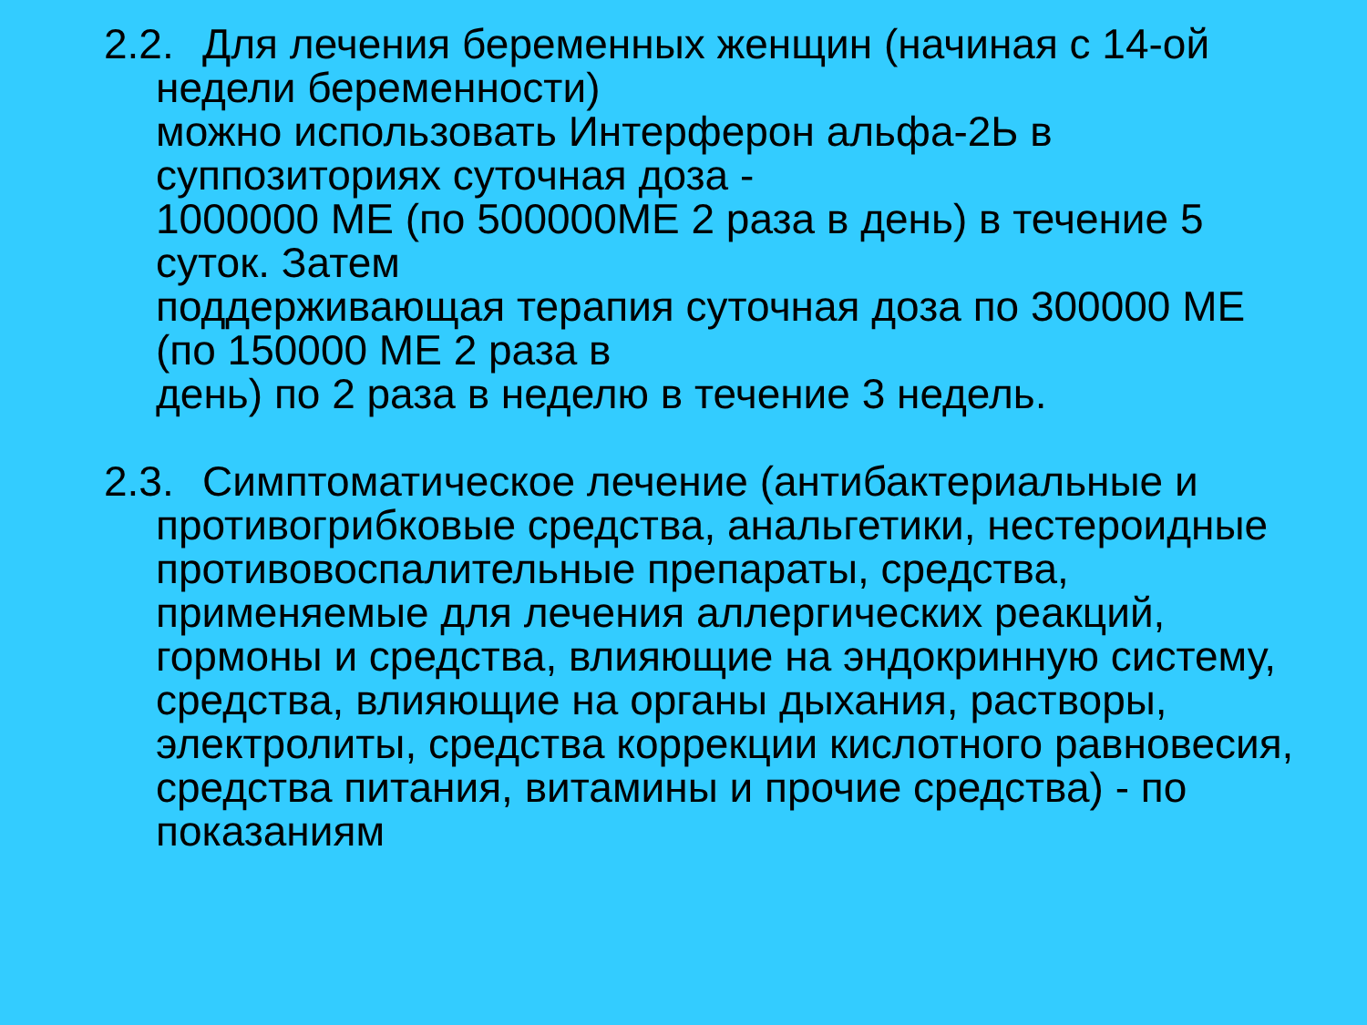2.2. Для лечения беременных женщин (начиная с 14-ой недели беременности)
можно использовать Интерферон альфа-2Ь в суппозиториях суточная доза -
1000000 МЕ (по 500000МЕ 2 раза в день) в течение 5 суток. Затем
поддерживающая терапия суточная доза по 300000 МЕ (по 150000 МЕ 2 раза в
день) по 2 раза в неделю в течение 3 недель.
2.3. Симптоматическое лечение (антибактериальные и противогрибковые средства, анальгетики, нестероидные противовоспалительные препараты, средства, применяемые для лечения аллергических реакций, гормоны и средства, влияющие на эндокринную систему, средства, влияющие на органы дыхания, растворы, электролиты, средства коррекции кислотного равновесия, средства питания, витамины и прочие средства) - по показаниям